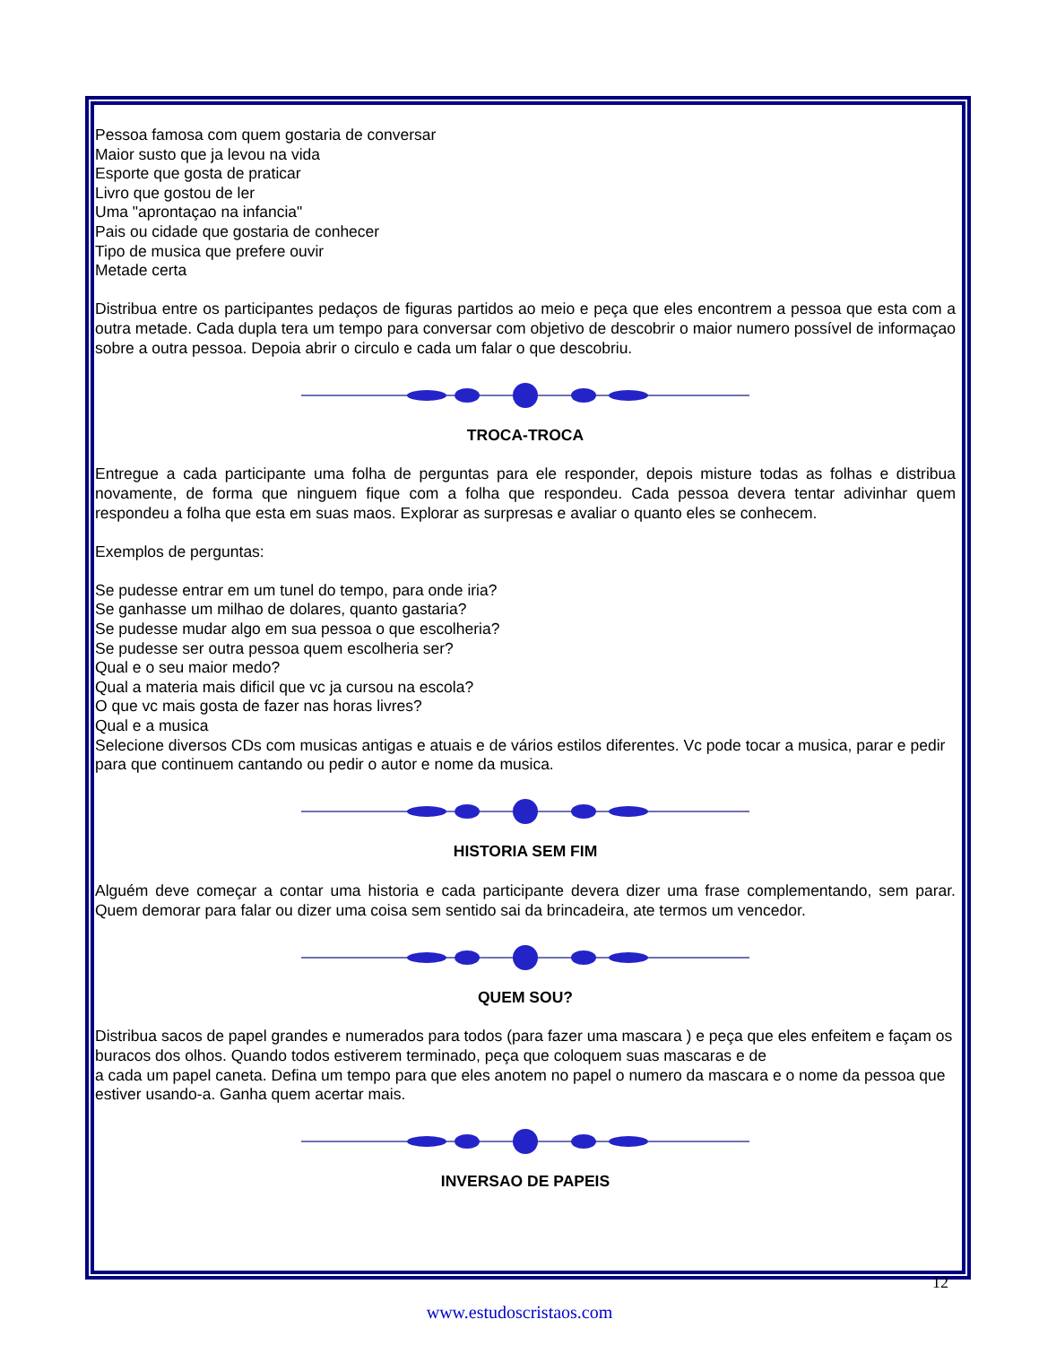Pessoa famosa com quem gostaria de conversar
Maior susto que ja levou na vida
Esporte que gosta de praticar
Livro que gostou de ler
Uma "aprontaçao na infancia"
Pais ou cidade que gostaria de conhecer
Tipo de musica que prefere ouvir
Metade certa
Distribua entre os participantes pedaços de figuras partidos ao meio e peça que eles encontrem a pessoa que esta com a outra metade. Cada dupla tera um tempo para conversar com objetivo de descobrir o maior numero possível de informaçao sobre a outra pessoa. Depoia abrir o circulo e cada um falar o que descobriu.
TROCA-TROCA
Entregue a cada participante uma folha de perguntas para ele responder, depois misture todas as folhas e distribua novamente, de forma que ninguem fique com a folha que respondeu. Cada pessoa devera tentar adivinhar quem respondeu a folha que esta em suas maos. Explorar as surpresas e avaliar o quanto eles se conhecem.
Exemplos de perguntas:
Se pudesse entrar em um tunel do tempo, para onde iria?
Se ganhasse um milhao de dolares, quanto gastaria?
Se pudesse mudar algo em sua pessoa o que escolheria?
Se pudesse ser outra pessoa quem escolheria ser?
Qual e o seu maior medo?
Qual a materia mais dificil que vc ja cursou na escola?
O que vc mais gosta de fazer nas horas livres?
Qual e a musica
Selecione diversos CDs com musicas antigas e atuais e de vários estilos diferentes. Vc pode tocar a musica, parar e pedir para que continuem cantando ou pedir o autor e nome da musica.
HISTORIA SEM FIM
Alguém deve começar a contar uma historia e cada participante devera dizer uma frase complementando, sem parar. Quem demorar para falar ou dizer uma coisa sem sentido sai da brincadeira, ate termos um vencedor.
QUEM SOU?
Distribua sacos de papel grandes e numerados para todos (para fazer uma mascara ) e peça que eles enfeitem e façam os buracos dos olhos. Quando todos estiverem terminado, peça que coloquem suas mascaras e de
a cada um papel caneta. Defina um tempo para que eles anotem no papel o numero da mascara e o nome da pessoa que estiver usando-a. Ganha quem acertar mais.
INVERSAO DE PAPEIS
12
www.estudoscristaos.com